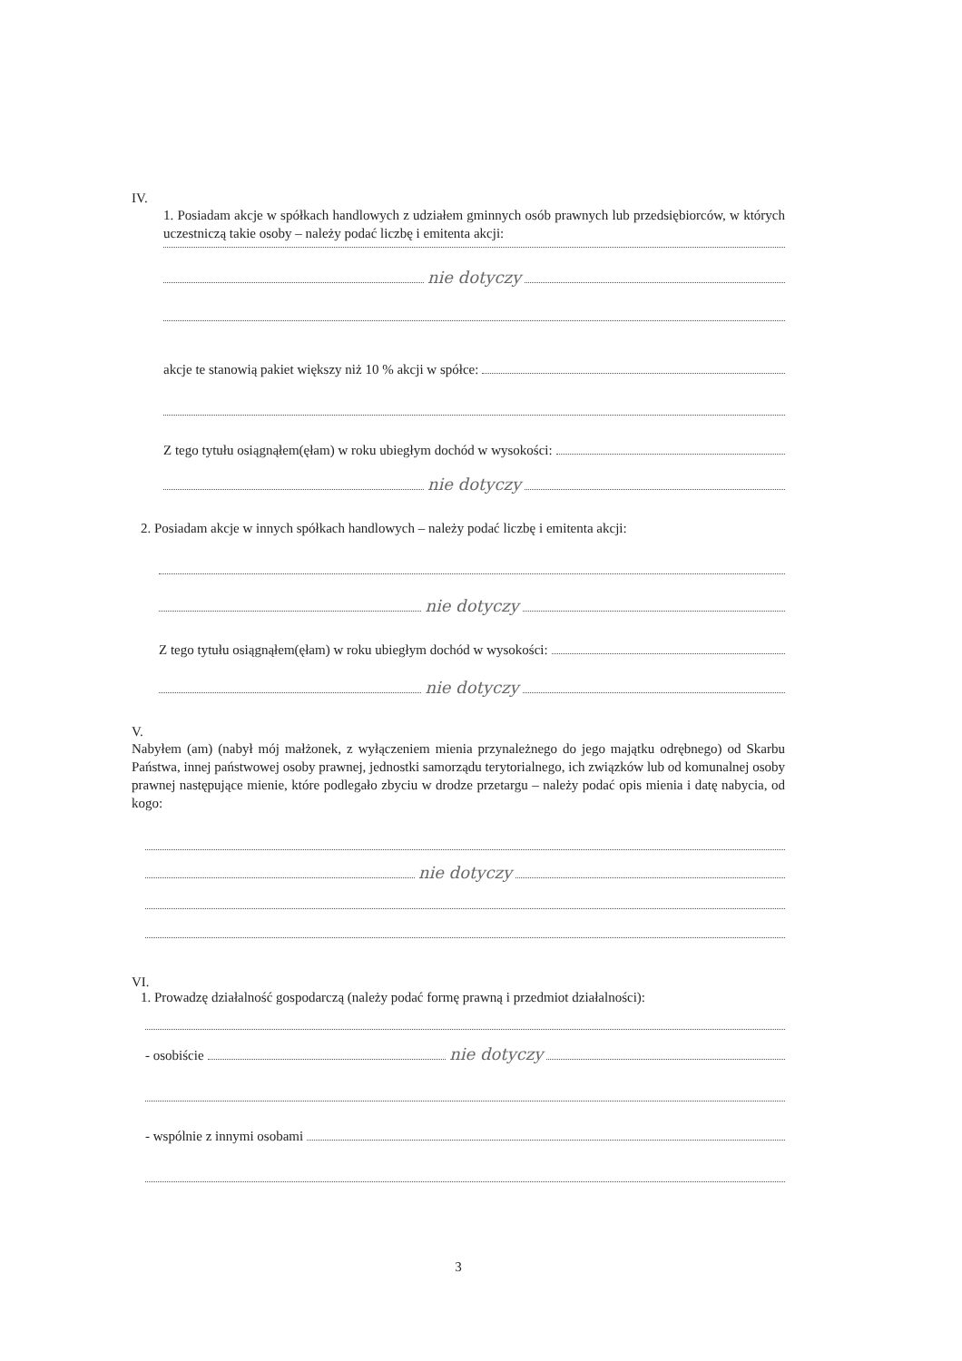IV.
1. Posiadam akcje w spółkach handlowych z udziałem gminnych osób prawnych lub przedsiębiorców, w których uczestniczą takie osoby – należy podać liczbę i emitenta akcji:
nie dotyczy
akcje te stanowią pakiet większy niż 10 % akcji w spółce:
Z tego tytułu osiągnąłem(ęłam) w roku ubiegłym dochód w wysokości:
nie dotyczy
2. Posiadam akcje w innych spółkach handlowych – należy podać liczbę i emitenta akcji:
nie dotyczy
Z tego tytułu osiągnąłem(ęłam) w roku ubiegłym dochód w wysokości:
nie dotyczy
V.
Nabyłem (am) (nabył mój małżonek, z wyłączeniem mienia przynależnego do jego majątku odrębnego) od Skarbu Państwa, innej państwowej osoby prawnej, jednostki samorządu terytorialnego, ich związków lub od komunalnej osoby prawnej następujące mienie, które podlegało zbyciu w drodze przetargu – należy podać opis mienia i datę nabycia, od kogo:
nie dotyczy
VI.
1. Prowadzę działalność gospodarczą (należy podać formę prawną i przedmiot działalności):
- osobiście nie dotyczy
- wspólnie z innymi osobami
3